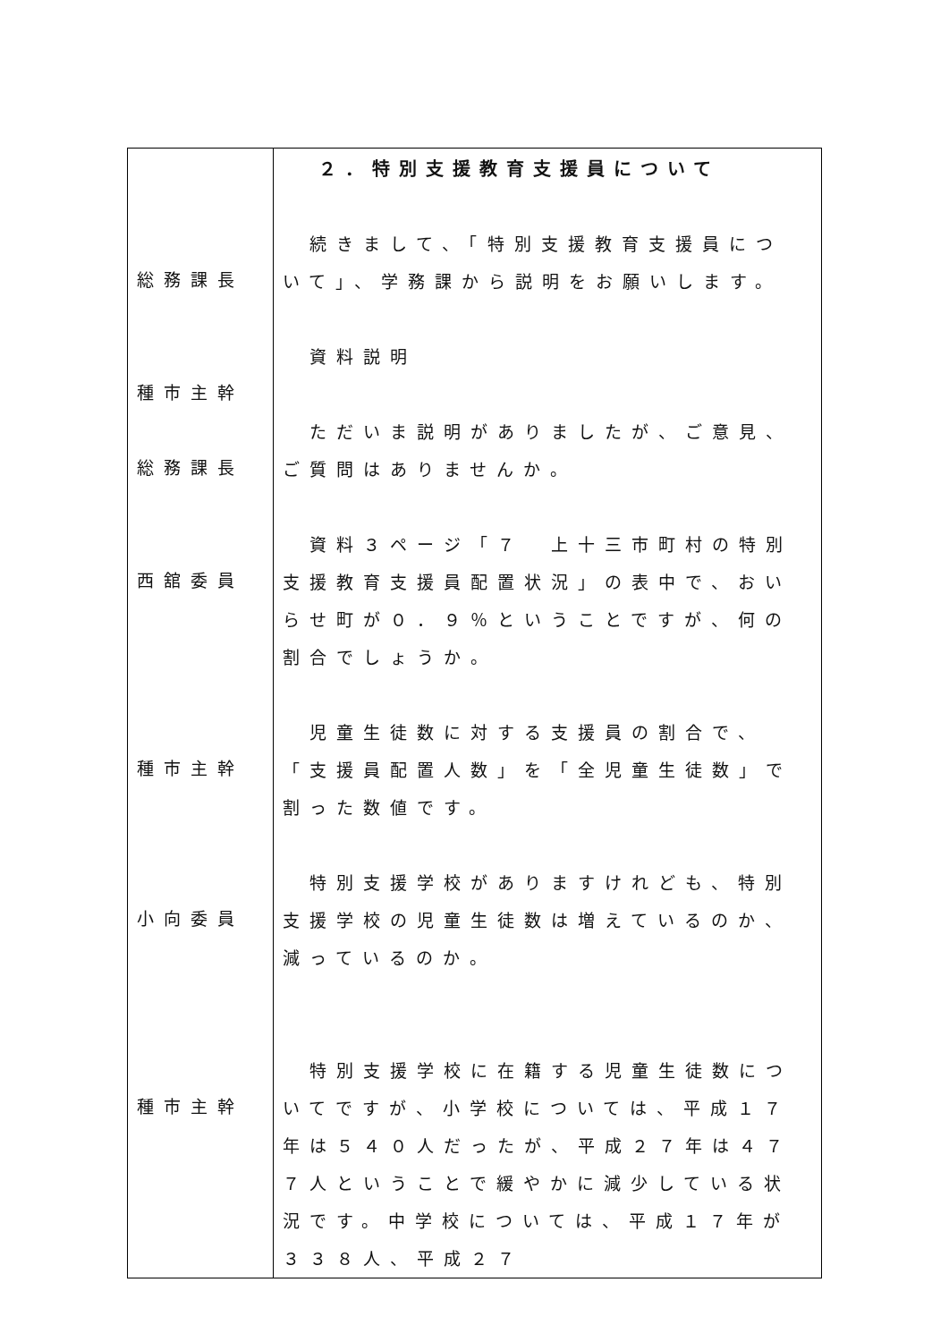| 総務課長 種市主幹 総務課長 西舘委員 種市主幹 小向委員 種市主幹 | ２．特別支援教育支援員について 続きまして、「特別支援教育支援員について」、学務課から説明をお願いします。 資料説明 ただいま説明がありましたが、ご意見、ご質問はありませんか。 資料３ページ「７ 上十三市町村の特別支援教育支援員配置状況」の表中で、おいらせ町が０．９％ということですが、何の割合でしょうか。 児童生徒数に対する支援員の割合で、「支援員配置人数」を「全児童生徒数」で割った数値です。 特別支援学校がありますけれども、特別支援学校の児童生徒数は増えているのか、減っているのか。 特別支援学校に在籍する児童生徒数についてですが、小学校については、平成１７年は５４０人だったが、平成２７年は４７７人ということで緩やかに減少している状況です。中学校については、平成１７年が３３８人、平成２７ |